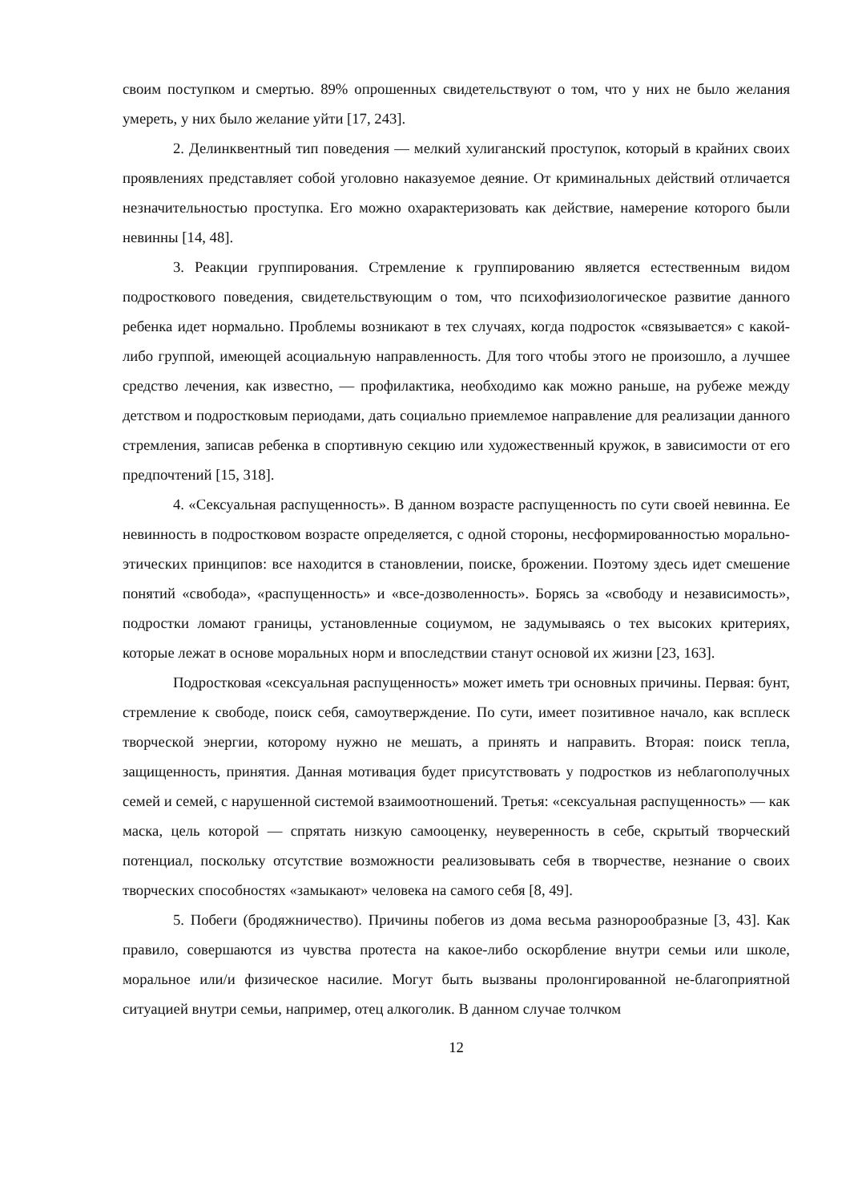своим поступком и смертью. 89% опрошенных свидетельствуют о том, что у них не было желания умереть, у них было желание уйти [17, 243].
2. Делинквентный тип поведения — мелкий хулиганский проступок, который в крайних своих проявлениях представляет собой уголовно наказуемое деяние. От криминальных действий отличается незначительностью проступка. Его можно охарактеризовать как действие, намерение которого были невинны [14, 48].
3. Реакции группирования. Стремление к группированию является естественным видом подросткового поведения, свидетельствующим о том, что психофизиологическое развитие данного ребенка идет нормально. Проблемы возникают в тех случаях, когда подросток «связывается» с какой-либо группой, имеющей асоциальную направленность. Для того чтобы этого не произошло, а лучшее средство лечения, как известно, — профилактика, необходимо как можно раньше, на рубеже между детством и подростковым периодами, дать социально приемлемое направление для реализации данного стремления, записав ребенка в спортивную секцию или художественный кружок, в зависимости от его предпочтений [15, 318].
4. «Сексуальная распущенность». В данном возрасте распущенность по сути своей невинна. Ее невинность в подростковом возрасте определяется, с одной стороны, несформированностью морально-этических принципов: все находится в становлении, поиске, брожении. Поэтому здесь идет смешение понятий «свобода», «распущенность» и «все-дозволенность». Борясь за «свободу и независимость», подростки ломают границы, установленные социумом, не задумываясь о тех высоких критериях, которые лежат в основе моральных норм и впоследствии станут основой их жизни [23, 163].
Подростковая «сексуальная распущенность» может иметь три основных причины. Первая: бунт, стремление к свободе, поиск себя, самоутверждение. По сути, имеет позитивное начало, как всплеск творческой энергии, которому нужно не мешать, а принять и направить. Вторая: поиск тепла, защищенность, принятия. Данная мотивация будет присутствовать у подростков из неблагополучных семей и семей, с нарушенной системой взаимоотношений. Третья: «сексуальная распущенность» — как маска, цель которой — спрятать низкую самооценку, неуверенность в себе, скрытый творческий потенциал, поскольку отсутствие возможности реализовывать себя в творчестве, незнание о своих творческих способностях «замыкают» человека на самого себя [8, 49].
5. Побеги (бродяжничество). Причины побегов из дома весьма разнорообразные [3, 43]. Как правило, совершаются из чувства протеста на какое-либо оскорбление внутри семьи или школе, моральное или/и физическое насилие. Могут быть вызваны пролонгированной не-благоприятной ситуацией внутри семьи, например, отец алкоголик. В данном случае толчком
12